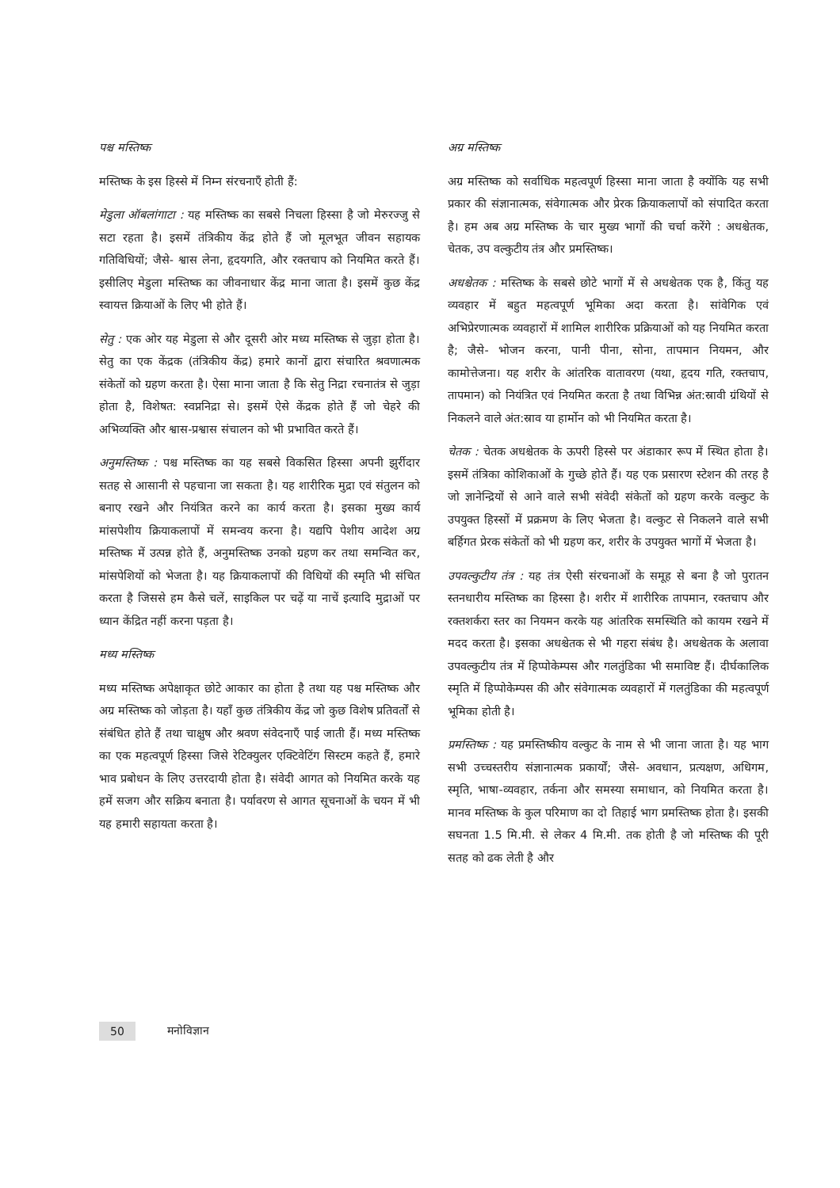पश्च मस्तिष्क
मस्तिष्क के इस हिस्से में निम्न संरचनाएँ होती हैं:
मेडुला ऑबलांगाटा : यह मस्तिष्क का सबसे निचला हिस्सा है जो मेरुरज्जु से सटा रहता है। इसमें तंत्रिकीय केंद्र होते हैं जो मूलभूत जीवन सहायक गतिविधियों; जैसे- श्वास लेना, हृदयगति, और रक्तचाप को नियमित करते हैं। इसीलिए मेडुला मस्तिष्क का जीवनाधार केंद्र माना जाता है। इसमें कुछ केंद्र स्वायत्त क्रियाओं के लिए भी होते हैं।
सेतु : एक ओर यह मेडुला से और दूसरी ओर मध्य मस्तिष्क से जुड़ा होता है। सेतु का एक केंद्रक (तंत्रिकीय केंद्र) हमारे कानों द्वारा संचारित श्रवणात्मक संकेतों को ग्रहण करता है। ऐसा माना जाता है कि सेतु निद्रा रचनातंत्र से जुड़ा होता है, विशेषत: स्वप्ननिद्रा से। इसमें ऐसे केंद्रक होते हैं जो चेहरे की अभिव्यक्ति और श्वास-प्रश्वास संचालन को भी प्रभावित करते हैं।
अनुमस्तिष्क : पश्च मस्तिष्क का यह सबसे विकसित हिस्सा अपनी झुर्रीदार सतह से आसानी से पहचाना जा सकता है। यह शारीरिक मुद्रा एवं संतुलन को बनाए रखने और नियंत्रित करने का कार्य करता है। इसका मुख्य कार्य मांसपेशीय क्रियाकलापों में समन्वय करना है। यद्यपि पेशीय आदेश अग्र मस्तिष्क में उत्पन्न होते हैं, अनुमस्तिष्क उनको ग्रहण कर तथा समन्वित कर, मांसपेशियों को भेजता है। यह क्रियाकलापों की विधियों की स्मृति भी संचित करता है जिससे हम कैसे चलें, साइकिल पर चढ़ें या नाचें इत्यादि मुद्राओं पर ध्यान केंद्रित नहीं करना पड़ता है।
मध्य मस्तिष्क
मध्य मस्तिष्क अपेक्षाकृत छोटे आकार का होता है तथा यह पश्च मस्तिष्क और अग्र मस्तिष्क को जोड़ता है। यहाँ कुछ तंत्रिकीय केंद्र जो कुछ विशेष प्रतिवर्तों से संबंधित होते हैं तथा चाक्षुष और श्रवण संवेदनाएँ पाई जाती हैं। मध्य मस्तिष्क का एक महत्वपूर्ण हिस्सा जिसे रेटिक्युलर एक्टिवेटिंग सिस्टम कहते हैं, हमारे भाव प्रबोधन के लिए उत्तरदायी होता है। संवेदी आगत को नियमित करके यह हमें सजग और सक्रिय बनाता है। पर्यावरण से आगत सूचनाओं के चयन में भी यह हमारी सहायता करता है।
अग्र मस्तिष्क
अग्र मस्तिष्क को सर्वाधिक महत्वपूर्ण हिस्सा माना जाता है क्योंकि यह सभी प्रकार की संज्ञानात्मक, संवेगात्मक और प्रेरक क्रियाकलापों को संपादित करता है। हम अब अग्र मस्तिष्क के चार मुख्य भागों की चर्चा करेंगे : अधश्चेतक, चेतक, उप वल्कुटीय तंत्र और प्रमस्तिष्क।
अधश्चेतक : मस्तिष्क के सबसे छोटे भागों में से अधश्चेतक एक है, किंतु यह व्यवहार में बहुत महत्वपूर्ण भूमिका अदा करता है। सांवेगिक एवं अभिप्रेरणात्मक व्यवहारों में शामिल शारीरिक प्रक्रियाओं को यह नियमित करता है; जैसे- भोजन करना, पानी पीना, सोना, तापमान नियमन, और कामोत्तेजना। यह शरीर के आंतरिक वातावरण (यथा, हृदय गति, रक्तचाप, तापमान) को नियंत्रित एवं नियमित करता है तथा विभिन्न अंत:स्रावी ग्रंथियों से निकलने वाले अंत:स्राव या हार्मोन को भी नियमित करता है।
चेतक : चेतक अधश्चेतक के ऊपरी हिस्से पर अंडाकार रूप में स्थित होता है। इसमें तंत्रिका कोशिकाओं के गुच्छे होते हैं। यह एक प्रसारण स्टेशन की तरह है जो ज्ञानेन्द्रियों से आने वाले सभी संवेदी संकेतों को ग्रहण करके वल्कुट के उपयुक्त हिस्सों में प्रक्रमण के लिए भेजता है। वल्कुट से निकलने वाले सभी बर्हिगत प्रेरक संकेतों को भी ग्रहण कर, शरीर के उपयुक्त भागों में भेजता है।
उपवल्कुटीय तंत्र : यह तंत्र ऐसी संरचनाओं के समूह से बना है जो पुरातन स्तनधारीय मस्तिष्क का हिस्सा है। शरीर में शारीरिक तापमान, रक्तचाप और रक्तशर्करा स्तर का नियमन करके यह आंतरिक समस्थिति को कायम रखने में मदद करता है। इसका अधश्चेतक से भी गहरा संबंध है। अधश्चेतक के अलावा उपवल्कुटीय तंत्र में हिप्पोकेम्पस और गलतुंडिका भी समाविष्ट हैं। दीर्घकालिक स्मृति में हिप्पोकेम्पस की और संवेगात्मक व्यवहारों में गलतुंडिका की महत्वपूर्ण भूमिका होती है।
प्रमस्तिष्क : यह प्रमस्तिष्कीय वल्कुट के नाम से भी जाना जाता है। यह भाग सभी उच्चस्तरीय संज्ञानात्मक प्रकार्यों; जैसे- अवधान, प्रत्यक्षण, अधिगम, स्मृति, भाषा-व्यवहार, तर्कना और समस्या समाधान, को नियमित करता है। मानव मस्तिष्क के कुल परिमाण का दो तिहाई भाग प्रमस्तिष्क होता है। इसकी सघनता 1.5 मि.मी. से लेकर 4 मि.मी. तक होती है जो मस्तिष्क की पूरी सतह को ढक लेती है और
50 मनोविज्ञान